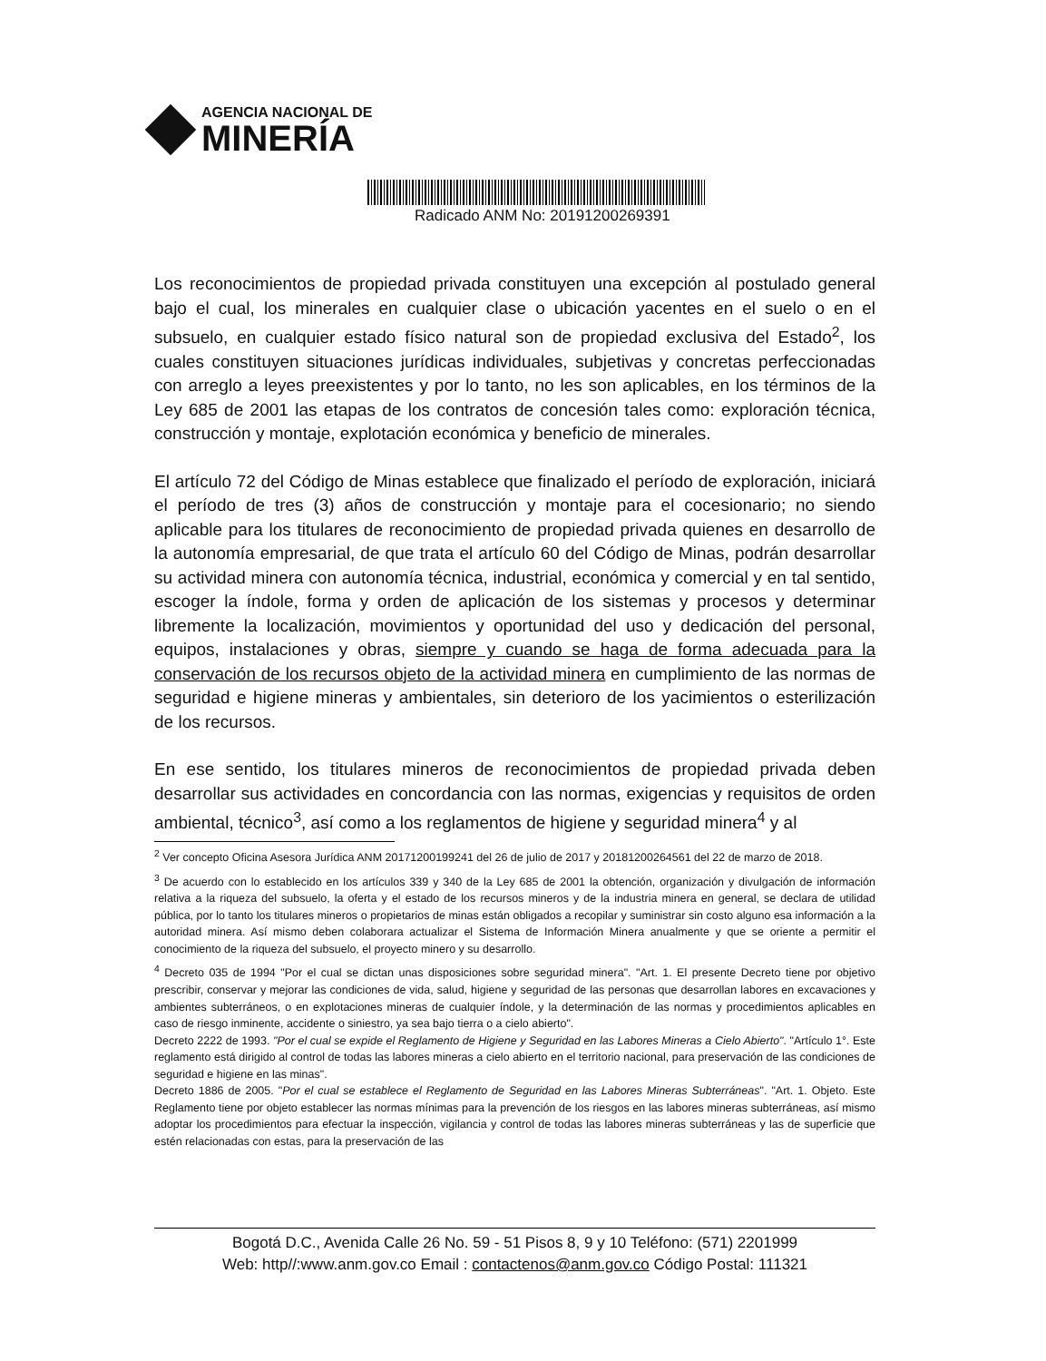AGENCIA NACIONAL DE
MINERÍA
Radicado ANM No: 20191200269391
Los reconocimientos de propiedad privada constituyen una excepción al postulado general bajo el cual, los minerales en cualquier clase o ubicación yacentes en el suelo o en el subsuelo, en cualquier estado físico natural son de propiedad exclusiva del Estado<sup>2</sup>, los cuales constituyen situaciones jurídicas individuales, subjetivas y concretas perfeccionadas con arreglo a leyes preexistentes y por lo tanto, no les son aplicables, en los términos de la Ley 685 de 2001 las etapas de los contratos de concesión tales como: exploración técnica, construcción y montaje, explotación económica y beneficio de minerales.
El artículo 72 del Código de Minas establece que finalizado el período de exploración, iniciará el período de tres (3) años de construcción y montaje para el cocesionario; no siendo aplicable para los titulares de reconocimiento de propiedad privada quienes en desarrollo de la autonomía empresarial, de que trata el artículo 60 del Código de Minas, podrán desarrollar su actividad minera con autonomía técnica, industrial, económica y comercial y en tal sentido, escoger la índole, forma y orden de aplicación de los sistemas y procesos y determinar libremente la localización, movimientos y oportunidad del uso y dedicación del personal, equipos, instalaciones y obras, siempre y cuando se haga de forma adecuada para la conservación de los recursos objeto de la actividad minera en cumplimiento de las normas de seguridad e higiene mineras y ambientales, sin deterioro de los yacimientos o esterilización de los recursos.
En ese sentido, los titulares mineros de reconocimientos de propiedad privada deben desarrollar sus actividades en concordancia con las normas, exigencias y requisitos de orden ambiental, técnico<sup>3</sup>, así como a los reglamentos de higiene y seguridad minera<sup>4</sup> y al
<sup>2</sup> Ver concepto Oficina Asesora Jurídica ANM 20171200199241 del 26 de julio de 2017 y 20181200264561 del 22 de marzo de 2018.
<sup>3</sup> De acuerdo con lo establecido en los artículos 339 y 340 de la Ley 685 de 2001 la obtención, organización y divulgación de información relativa a la riqueza del subsuelo, la oferta y el estado de los recursos mineros y de la industria minera en general, se declara de utilidad pública, por lo tanto los titulares mineros o propietarios de minas están obligados a recopilar y suministrar sin costo alguno esa información a la autoridad minera. Así mismo deben colaborara actualizar el Sistema de Información Minera anualmente y que se oriente a permitir el conocimiento de la riqueza del subsuelo, el proyecto minero y su desarrollo.
<sup>4</sup> Decreto 035 de 1994 "Por el cual se dictan unas disposiciones sobre seguridad minera". "Art. 1. El presente Decreto tiene por objetivo prescribir, conservar y mejorar las condiciones de vida, salud, higiene y seguridad de las personas que desarrollan labores en excavaciones y ambientes subterráneos, o en explotaciones mineras de cualquier índole, y la determinación de las normas y procedimientos aplicables en caso de riesgo inminente, accidente o siniestro, ya sea bajo tierra o a cielo abierto".
Decreto 2222 de 1993. "Por el cual se expide el Reglamento de Higiene y Seguridad en las Labores Mineras a Cielo Abierto". "Artículo 1°. Este reglamento está dirigido al control de todas las labores mineras a cielo abierto en el territorio nacional, para preservación de las condiciones de seguridad e higiene en las minas".
Decreto 1886 de 2005. "Por el cual se establece el Reglamento de Seguridad en las Labores Mineras Subterráneas". "Art. 1. Objeto. Este Reglamento tiene por objeto establecer las normas mínimas para la prevención de los riesgos en las labores mineras subterráneas, así mismo adoptar los procedimientos para efectuar la inspección, vigilancia y control de todas las labores mineras subterráneas y las de superficie que estén relacionadas con estas, para la preservación de las
Bogotá D.C., Avenida Calle 26 No. 59 - 51 Pisos 8, 9 y 10 Teléfono: (571) 2201999
Web: http//:www.anm.gov.co Email : contactenos@anm.gov.co Código Postal: 111321